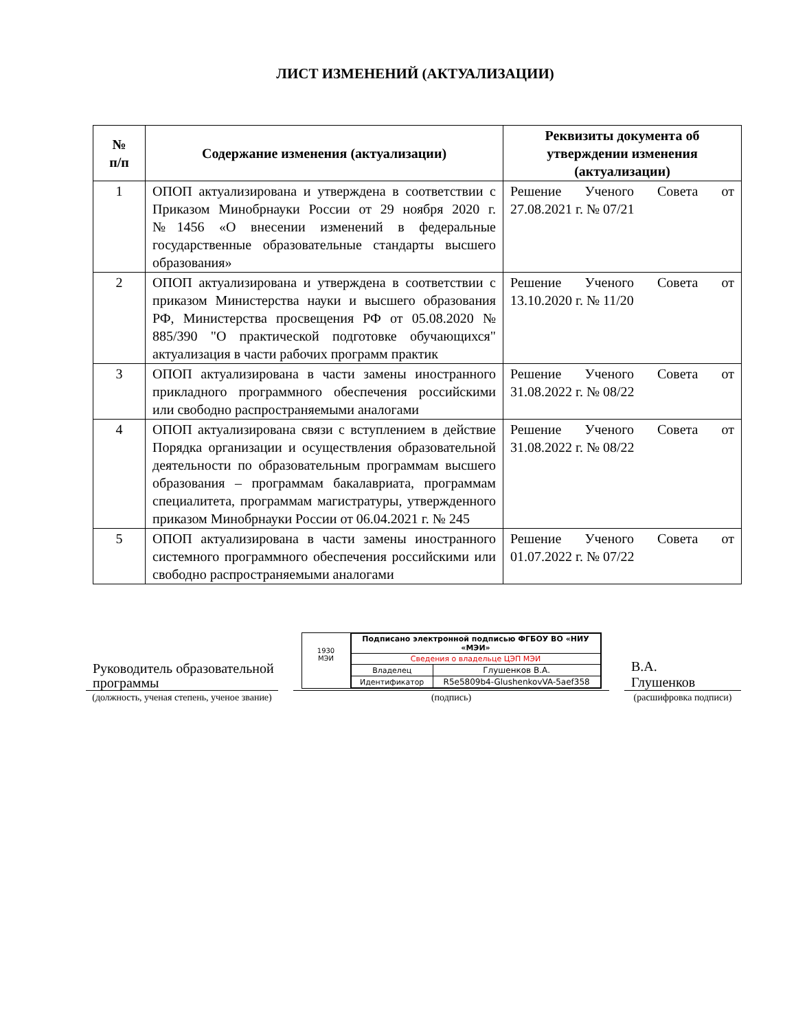ЛИСТ ИЗМЕНЕНИЙ (АКТУАЛИЗАЦИИ)
| № п/п | Содержание изменения (актуализации) | Реквизиты документа об утверждении изменения (актуализации) |
| --- | --- | --- |
| 1 | ОПОП актуализирована и утверждена в соответствии с Приказом Минобрнауки России от 29 ноября 2020 г. №1456 «О внесении изменений в федеральные государственные образовательные стандарты высшего образования» | Решение Ученого Совета от 27.08.2021 г. № 07/21 |
| 2 | ОПОП актуализирована и утверждена в соответствии с приказом Министерства науки и высшего образования РФ, Министерства просвещения РФ от 05.08.2020 № 885/390 "О практической подготовке обучающихся" актуализация в части рабочих программ практик | Решение Ученого Совета от 13.10.2020 г. № 11/20 |
| 3 | ОПОП актуализирована в части замены иностранного прикладного программного обеспечения российскими или свободно распространяемыми аналогами | Решение Ученого Совета от 31.08.2022 г. № 08/22 |
| 4 | ОПОП актуализирована связи с вступлением в действие Порядка организации и осуществления образовательной деятельности по образовательным программам высшего образования – программам бакалавриата, программам специалитета, программам магистратуры, утвержденного приказом Минобрнауки России от 06.04.2021 г. № 245 | Решение Ученого Совета от 31.08.2022 г. № 08/22 |
| 5 | ОПОП актуализирована в части замены иностранного системного программного обеспечения российскими или свободно распространяемыми аналогами | Решение Ученого Совета от 01.07.2022 г. № 07/22 |
Руководитель образовательной программы
(должность, ученая степень, ученое звание)
1930
МЭИ
| Подписано электронной подписью ФГБОУ ВО «НИУ «МЭИ» | |
| Сведения о владельце ЦЭП МЭИ | |
| Владелец | Глушенков В.А. |
| Идентификатор | R5e5809b4-GlushenkovVA-5aef358 |
(подпись)
В.А.
Глушенков
(расшифровка подписи)